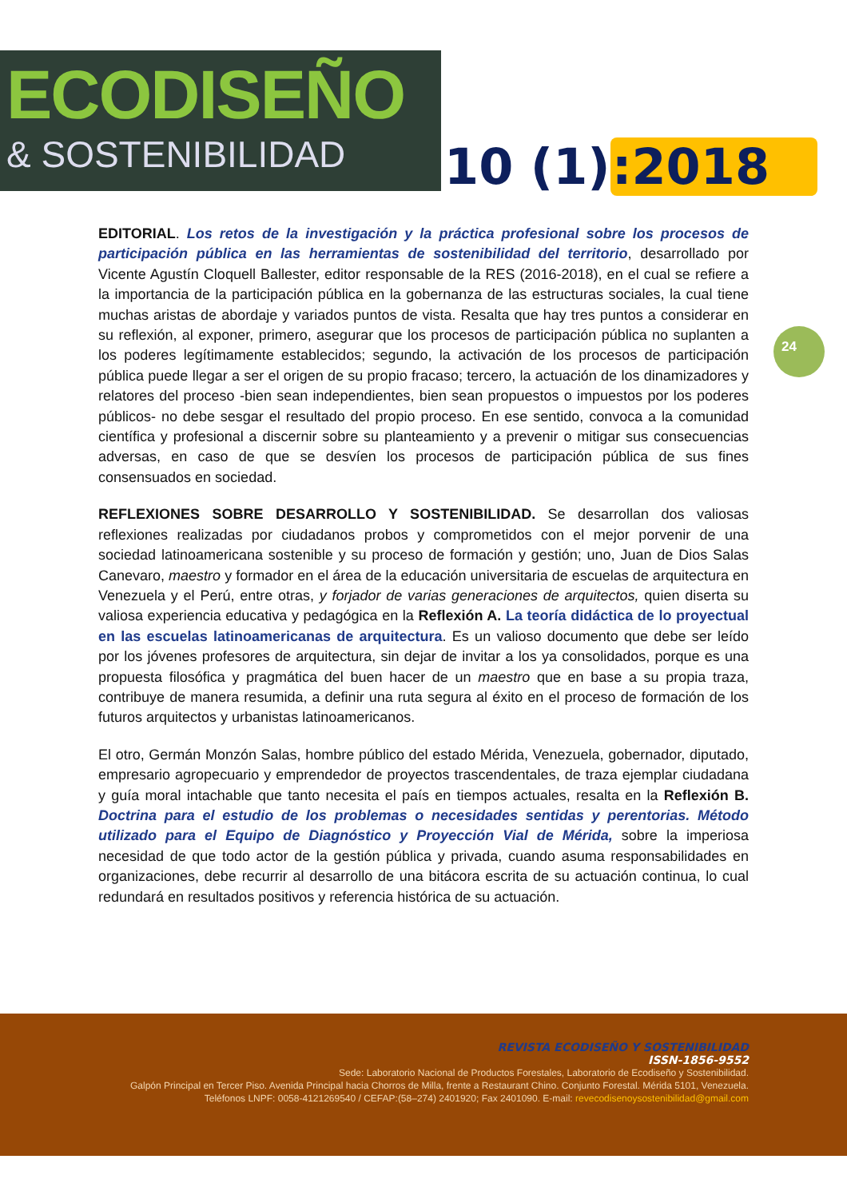ECODISEÑO
& SOSTENIBILIDAD
10 (1):2018
24
EDITORIAL. Los retos de la investigación y la práctica profesional sobre los procesos de participación pública en las herramientas de sostenibilidad del territorio, desarrollado por Vicente Agustín Cloquell Ballester, editor responsable de la RES (2016-2018), en el cual se refiere a la importancia de la participación pública en la gobernanza de las estructuras sociales, la cual tiene muchas aristas de abordaje y variados puntos de vista. Resalta que hay tres puntos a considerar en su reflexión, al exponer, primero, asegurar que los procesos de participación pública no suplanten a los poderes legítimamente establecidos; segundo, la activación de los procesos de participación pública puede llegar a ser el origen de su propio fracaso; tercero, la actuación de los dinamizadores y relatores del proceso -bien sean independientes, bien sean propuestos o impuestos por los poderes públicos- no debe sesgar el resultado del propio proceso. En ese sentido, convoca a la comunidad científica y profesional a discernir sobre su planteamiento y a prevenir o mitigar sus consecuencias adversas, en caso de que se desvíen los procesos de participación pública de sus fines consensuados en sociedad.
REFLEXIONES SOBRE DESARROLLO Y SOSTENIBILIDAD. Se desarrollan dos valiosas reflexiones realizadas por ciudadanos probos y comprometidos con el mejor porvenir de una sociedad latinoamericana sostenible y su proceso de formación y gestión; uno, Juan de Dios Salas Canevaro, maestro y formador en el área de la educación universitaria de escuelas de arquitectura en Venezuela y el Perú, entre otras, y forjador de varias generaciones de arquitectos, quien diserta su valiosa experiencia educativa y pedagógica en la Reflexión A. La teoría didáctica de lo proyectual en las escuelas latinoamericanas de arquitectura. Es un valioso documento que debe ser leído por los jóvenes profesores de arquitectura, sin dejar de invitar a los ya consolidados, porque es una propuesta filosófica y pragmática del buen hacer de un maestro que en base a su propia traza, contribuye de manera resumida, a definir una ruta segura al éxito en el proceso de formación de los futuros arquitectos y urbanistas latinoamericanos.
El otro, Germán Monzón Salas, hombre público del estado Mérida, Venezuela, gobernador, diputado, empresario agropecuario y emprendedor de proyectos trascendentales, de traza ejemplar ciudadana y guía moral intachable que tanto necesita el país en tiempos actuales, resalta en la Reflexión B. Doctrina para el estudio de los problemas o necesidades sentidas y perentorias. Método utilizado para el Equipo de Diagnóstico y Proyección Vial de Mérida, sobre la imperiosa necesidad de que todo actor de la gestión pública y privada, cuando asuma responsabilidades en organizaciones, debe recurrir al desarrollo de una bitácora escrita de su actuación continua, lo cual redundará en resultados positivos y referencia histórica de su actuación.
REVISTA ECODISEÑO Y SOSTENIBILIDAD
ISSN-1856-9552
Sede: Laboratorio Nacional de Productos Forestales, Laboratorio de Ecodiseño y Sostenibilidad.
Galpón Principal en Tercer Piso. Avenida Principal hacia Chorros de Milla, frente a Restaurant Chino. Conjunto Forestal. Mérida 5101, Venezuela.
Teléfonos LNPF: 0058-4121269540 / CEFAP:(58–274) 2401920; Fax 2401090. E-mail: revecodisenoysostenibilidad@gmail.com